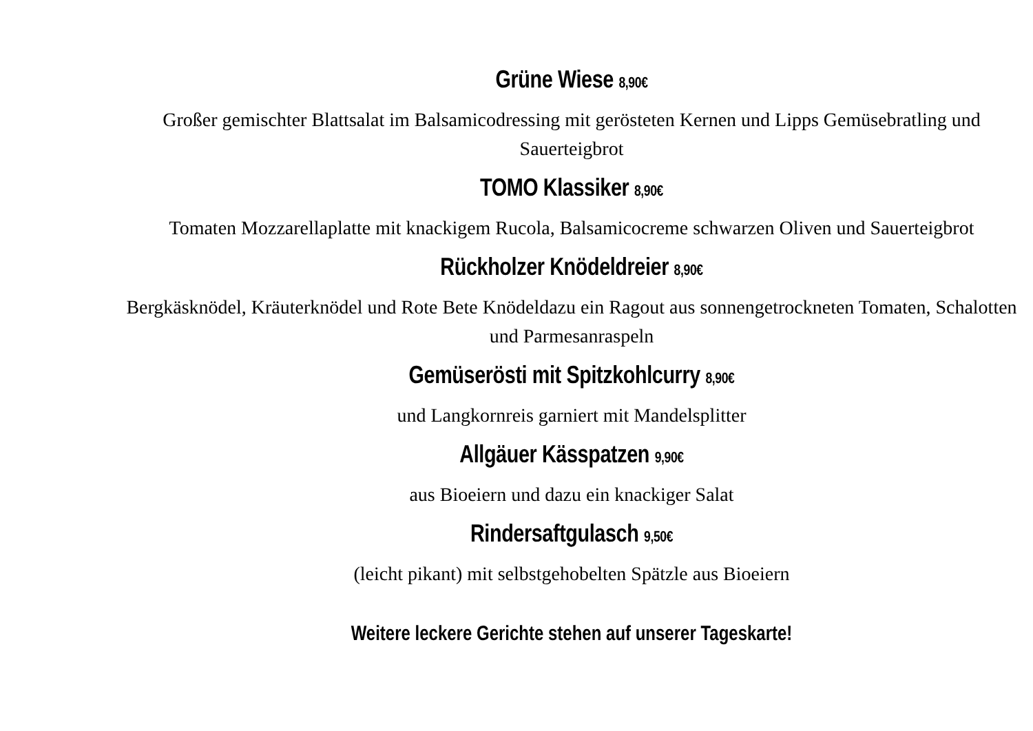Grüne Wiese 8,90€
Großer gemischter Blattsalat im Balsamicodressing mit gerösteten Kernen und Lipps Gemüsebratling und Sauerteigbrot
TOMO Klassiker 8,90€
Tomaten Mozzarellaplatte mit knackigem Rucola, Balsamicocreme schwarzen Oliven und Sauerteigbrot
Rückholzer Knödeldreier 8,90€
Bergkäsknödel, Kräuterknödel und Rote Bete Knödeldazu ein Ragout aus sonnengetrockneten Tomaten, Schalotten und Parmesanraspeln
Gemüserösti mit Spitzkohlcurry 8,90€
und Langkornreis garniert mit Mandelsplitter
Allgäuer Kässpatzen 9,90€
aus Bioeiern und dazu ein knackiger Salat
Rindersaftgulasch 9,50€
(leicht pikant) mit selbstgehobelten Spätzle aus Bioeiern
Weitere leckere Gerichte stehen auf unserer Tageskarte!